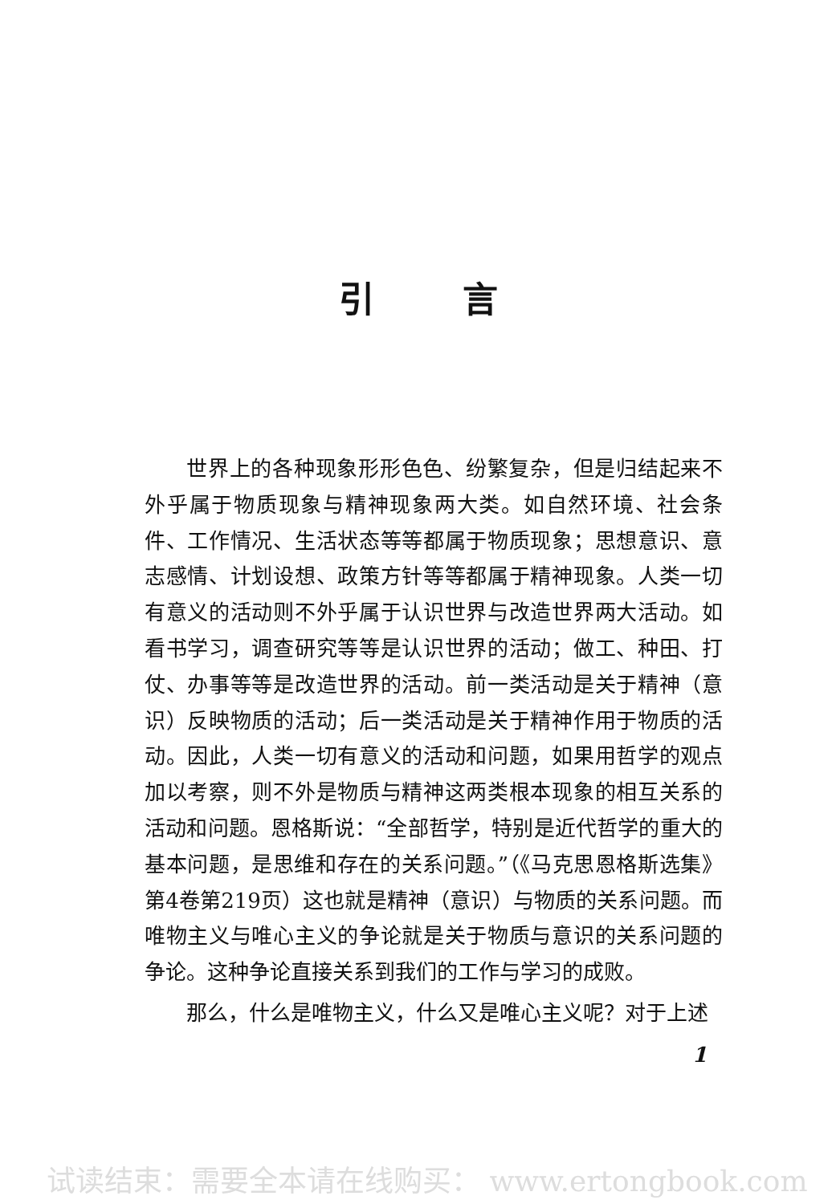引言
世界上的各种现象形形色色、纷繁复杂，但是归结起来不外乎属于物质现象与精神现象两大类。如自然环境、社会条件、工作情况、生活状态等等都属于物质现象；思想意识、意志感情、计划设想、政策方针等等都属于精神现象。人类一切有意义的活动则不外乎属于认识世界与改造世界两大活动。如看书学习，调查研究等等是认识世界的活动；做工、种田、打仗、办事等等是改造世界的活动。前一类活动是关于精神（意识）反映物质的活动；后一类活动是关于精神作用于物质的活动。因此，人类一切有意义的活动和问题，如果用哲学的观点加以考察，则不外是物质与精神这两类根本现象的相互关系的活动和问题。恩格斯说：“全部哲学，特别是近代哲学的重大的基本问题，是思维和存在的关系问题。”（《马克思恩格斯选集》第4卷第219页）这也就是精神（意识）与物质的关系问题。而唯物主义与唯心主义的争论就是关于物质与意识的关系问题的争论。这种争论直接关系到我们的工作与学习的成败。
那么，什么是唯物主义，什么又是唯心主义呢？对于上述
1
试读结束：需要全本请在线购买： www.ertongbook.com